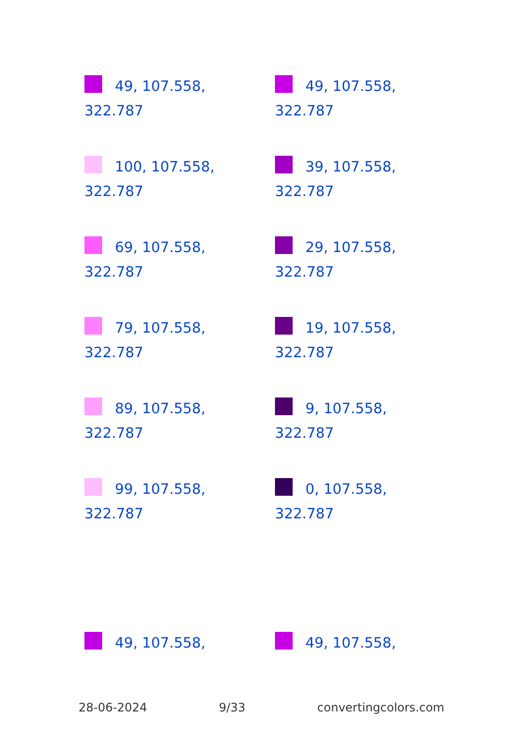49, 107.558,
322.787
49, 107.558,
322.787
100, 107.558,
322.787
39, 107.558,
322.787
69, 107.558,
322.787
29, 107.558,
322.787
79, 107.558,
322.787
19, 107.558,
322.787
89, 107.558,
322.787
9, 107.558,
322.787
99, 107.558,
322.787
0, 107.558,
322.787
49, 107.558, 49, 107.558,
28-06-2024 9/33 convertingcolors.com